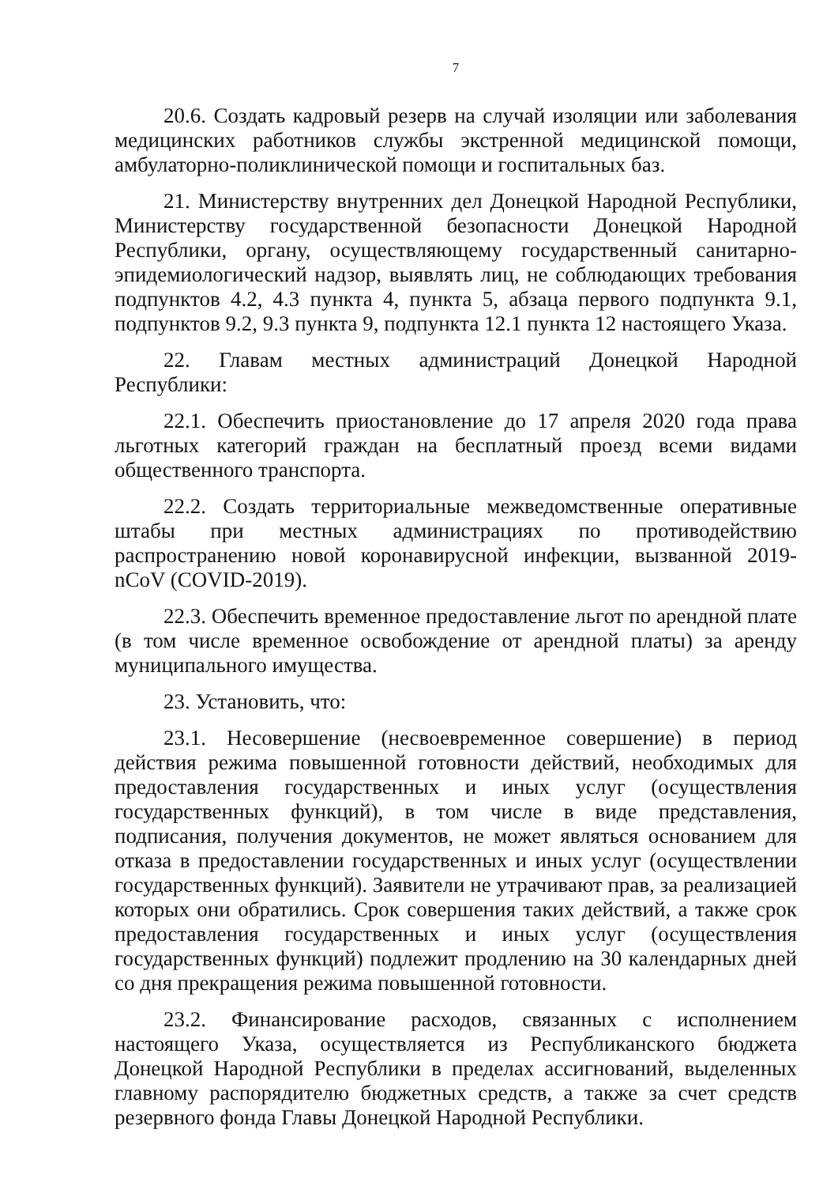7
20.6. Создать кадровый резерв на случай изоляции или заболевания медицинских работников службы экстренной медицинской помощи, амбулаторно-поликлинической помощи и госпитальных баз.
21. Министерству внутренних дел Донецкой Народной Республики, Министерству государственной безопасности Донецкой Народной Республики, органу, осуществляющему государственный санитарно-эпидемиологический надзор, выявлять лиц, не соблюдающих требования подпунктов 4.2, 4.3 пункта 4, пункта 5, абзаца первого подпункта 9.1, подпунктов 9.2, 9.3 пункта 9, подпункта 12.1 пункта 12 настоящего Указа.
22. Главам местных администраций Донецкой Народной Республики:
22.1. Обеспечить приостановление до 17 апреля 2020 года права льготных категорий граждан на бесплатный проезд всеми видами общественного транспорта.
22.2. Создать территориальные межведомственные оперативные штабы при местных администрациях по противодействию распространению новой коронавирусной инфекции, вызванной 2019-nCoV (COVID-2019).
22.3. Обеспечить временное предоставление льгот по арендной плате (в том числе временное освобождение от арендной платы) за аренду муниципального имущества.
23. Установить, что:
23.1. Несовершение (несвоевременное совершение) в период действия режима повышенной готовности действий, необходимых для предоставления государственных и иных услуг (осуществления государственных функций), в том числе в виде представления, подписания, получения документов, не может являться основанием для отказа в предоставлении государственных и иных услуг (осуществлении государственных функций). Заявители не утрачивают прав, за реализацией которых они обратились. Срок совершения таких действий, а также срок предоставления государственных и иных услуг (осуществления государственных функций) подлежит продлению на 30 календарных дней со дня прекращения режима повышенной готовности.
23.2. Финансирование расходов, связанных с исполнением настоящего Указа, осуществляется из Республиканского бюджета Донецкой Народной Республики в пределах ассигнований, выделенных главному распорядителю бюджетных средств, а также за счет средств резервного фонда Главы Донецкой Народной Республики.